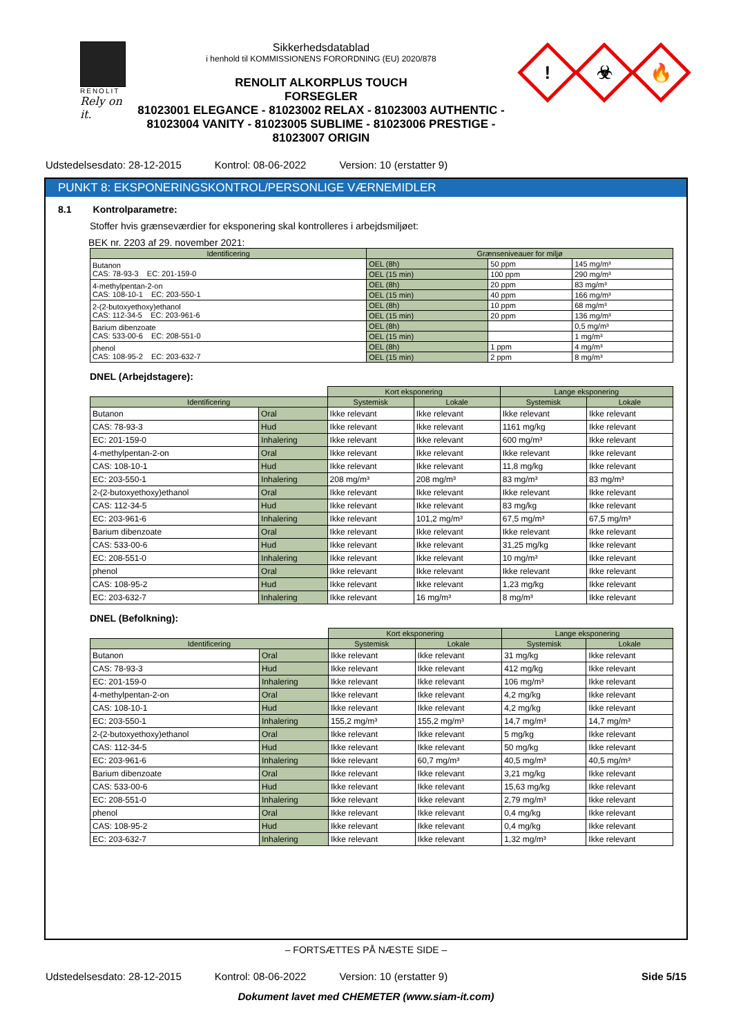RENOLIT
Rely on it.
Sikkerhedsdatablad
i henhold til KOMMISSIONENS FORORDNING (EU) 2020/878
RENOLIT ALKORPLUS TOUCH
FORSEGLER
81023001 ELEGANCE - 81023002 RELAX - 81023003 AUTHENTIC - 81023004 VANITY - 81023005 SUBLIME - 81023006 PRESTIGE - 81023007 ORIGIN
!
☣
🔥
Udstedelsesdato: 28-12-2015 Kontrol: 08-06-2022 Version: 10 (erstatter 9)
PUNKT 8: EKSPONERINGSKONTROL/PERSONLIGE VÆRNEMIDLER
8.1 Kontrolparametre:
Stoffer hvis grænseværdier for eksponering skal kontrolleres i arbejdsmiljøet:
BEK nr. 2203 af 29. november 2021:
| Identificering | Grænseniveauer for miljø | | |
| --- | --- | --- | --- |
| Butanon CAS: 78-93-3 EC: 201-159-0 | OEL (8h) | 50 ppm | 145 mg/m³ |
| | OEL (15 min) | 100 ppm | 290 mg/m³ |
| 4-methylpentan-2-on CAS: 108-10-1 EC: 203-550-1 | OEL (8h) | 20 ppm | 83 mg/m³ |
| | OEL (15 min) | 40 ppm | 166 mg/m³ |
| 2-(2-butoxyethoxy)ethanol CAS: 112-34-5 EC: 203-961-6 | OEL (8h) | 10 ppm | 68 mg/m³ |
| | OEL (15 min) | 20 ppm | 136 mg/m³ |
| Barium dibenzoate CAS: 533-00-6 EC: 208-551-0 | OEL (8h) | | 0,5 mg/m³ |
| | OEL (15 min) | | 1 mg/m³ |
| phenol CAS: 108-95-2 EC: 203-632-7 | OEL (8h) | 1 ppm | 4 mg/m³ |
| | OEL (15 min) | 2 ppm | 8 mg/m³ |
DNEL (Arbejdstagere):
| | | Kort eksponering | | Lange eksponering | |
| Identificering | | Systemisk | Lokale | Systemisk | Lokale |
| Butanon | Oral | Ikke relevant | Ikke relevant | Ikke relevant | Ikke relevant |
| CAS: 78-93-3 | Hud | Ikke relevant | Ikke relevant | 1161 mg/kg | Ikke relevant |
| EC: 201-159-0 | Inhalering | Ikke relevant | Ikke relevant | 600 mg/m³ | Ikke relevant |
| 4-methylpentan-2-on | Oral | Ikke relevant | Ikke relevant | Ikke relevant | Ikke relevant |
| CAS: 108-10-1 | Hud | Ikke relevant | Ikke relevant | 11,8 mg/kg | Ikke relevant |
| EC: 203-550-1 | Inhalering | 208 mg/m³ | 208 mg/m³ | 83 mg/m³ | 83 mg/m³ |
| 2-(2-butoxyethoxy)ethanol | Oral | Ikke relevant | Ikke relevant | Ikke relevant | Ikke relevant |
| CAS: 112-34-5 | Hud | Ikke relevant | Ikke relevant | 83 mg/kg | Ikke relevant |
| EC: 203-961-6 | Inhalering | Ikke relevant | 101,2 mg/m³ | 67,5 mg/m³ | 67,5 mg/m³ |
| Barium dibenzoate | Oral | Ikke relevant | Ikke relevant | Ikke relevant | Ikke relevant |
| CAS: 533-00-6 | Hud | Ikke relevant | Ikke relevant | 31,25 mg/kg | Ikke relevant |
| EC: 208-551-0 | Inhalering | Ikke relevant | Ikke relevant | 10 mg/m³ | Ikke relevant |
| phenol | Oral | Ikke relevant | Ikke relevant | Ikke relevant | Ikke relevant |
| CAS: 108-95-2 | Hud | Ikke relevant | Ikke relevant | 1,23 mg/kg | Ikke relevant |
| EC: 203-632-7 | Inhalering | Ikke relevant | 16 mg/m³ | 8 mg/m³ | Ikke relevant |
DNEL (Befolkning):
| | | Kort eksponering | | Lange eksponering | |
| Identificering | | Systemisk | Lokale | Systemisk | Lokale |
| Butanon | Oral | Ikke relevant | Ikke relevant | 31 mg/kg | Ikke relevant |
| CAS: 78-93-3 | Hud | Ikke relevant | Ikke relevant | 412 mg/kg | Ikke relevant |
| EC: 201-159-0 | Inhalering | Ikke relevant | Ikke relevant | 106 mg/m³ | Ikke relevant |
| 4-methylpentan-2-on | Oral | Ikke relevant | Ikke relevant | 4,2 mg/kg | Ikke relevant |
| CAS: 108-10-1 | Hud | Ikke relevant | Ikke relevant | 4,2 mg/kg | Ikke relevant |
| EC: 203-550-1 | Inhalering | 155,2 mg/m³ | 155,2 mg/m³ | 14,7 mg/m³ | 14,7 mg/m³ |
| 2-(2-butoxyethoxy)ethanol | Oral | Ikke relevant | Ikke relevant | 5 mg/kg | Ikke relevant |
| CAS: 112-34-5 | Hud | Ikke relevant | Ikke relevant | 50 mg/kg | Ikke relevant |
| EC: 203-961-6 | Inhalering | Ikke relevant | 60,7 mg/m³ | 40,5 mg/m³ | 40,5 mg/m³ |
| Barium dibenzoate | Oral | Ikke relevant | Ikke relevant | 3,21 mg/kg | Ikke relevant |
| CAS: 533-00-6 | Hud | Ikke relevant | Ikke relevant | 15,63 mg/kg | Ikke relevant |
| EC: 208-551-0 | Inhalering | Ikke relevant | Ikke relevant | 2,79 mg/m³ | Ikke relevant |
| phenol | Oral | Ikke relevant | Ikke relevant | 0,4 mg/kg | Ikke relevant |
| CAS: 108-95-2 | Hud | Ikke relevant | Ikke relevant | 0,4 mg/kg | Ikke relevant |
| EC: 203-632-7 | Inhalering | Ikke relevant | Ikke relevant | 1,32 mg/m³ | Ikke relevant |
– FORTSÆTTES PÅ NÆSTE SIDE –
Udstedelsesdato: 28-12-2015 Kontrol: 08-06-2022 Version: 10 (erstatter 9) Side 5/15
Dokument lavet med CHEMETER (www.siam-it.com)